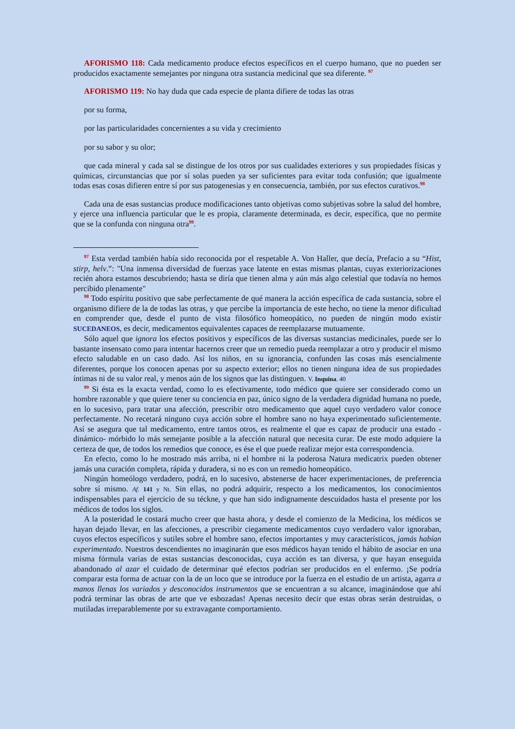AFORISMO 118: Cada medicamento produce efectos específicos en el cuerpo humano, que no pueden ser producidos exactamente semejantes por ninguna otra sustancia medicinal que sea diferente. <sup>97</sup>
AFORISMO 119: No hay duda que cada especie de planta difiere de todas las otras
por su forma,
por las particularidades concernientes a su vida y crecimiento
por su sabor y su olor;
que cada mineral y cada sal se distingue de los otros por sus cualidades exteriores y sus propiedades físicas y químicas, circunstancias que por sí solas pueden ya ser suficientes para evitar toda confusión; que igualmente todas esas cosas difieren entre sí por sus patogenesias y en consecuencia, también, por sus efectos curativos.<sup>98</sup>
Cada una de esas sustancias produce modificaciones tanto objetivas como subjetivas sobre la salud del hombre, y ejerce una influencia particular que le es propia, claramente determinada, es decir, específica, que no permite que se la confunda con ninguna otra<sup>99</sup>.
<sup>97</sup> Esta verdad también había sido reconocida por el respetable A. Von Haller, que decía, Prefacio a su “Hist, stirp, helv.”: "Una inmensa diversidad de fuerzas yace latente en estas mismas plantas, cuyas exteriorizaciones recién ahora estamos descubriendo; hasta se diría que tienen alma y aún más algo celestial que todavía no hemos percibido plenamente"
<sup>98</sup> Todo espíritu positivo que sabe perfectamente de qué manera la acción específica de cada sustancia, sobre el organismo difiere de la de todas las otras, y que percibe la importancia de este hecho, no tiene la menor dificultad en comprender que, desde el punto de vista filosófico homeopático, no pueden de ningún modo existir SUCEDANEOS, es decir, medicamentos equivalentes capaces de reemplazarse mutuamente.
Sólo aquel que ignora los efectos positivos y específicos de las diversas sustancias medicinales, puede ser lo bastante insensato como para intentar hacernos creer que un remedio pueda reemplazar a otro y producir el mismo efecto saludable en un caso dado. Así los niños, en su ignorancia, confunden las cosas más esencialmente diferentes, porque los conocen apenas por su aspecto exterior; ellos no tienen ninguna idea de sus propiedades íntimas ni de su valor real, y menos aún de los signos que las distinguen. V. Inquina. 40
<sup>99</sup> Si ésta es la exacta verdad, como lo es efectivamente, todo médico que quiere ser considerado como un hombre razonable y que quiere tener su conciencia en paz, único signo de la verdadera dignidad humana no puede, en lo sucesivo, para tratar una afección, prescribir otro medicamento que aquel cuyo verdadero valor conoce perfectamente. No recetará ninguno cuya acción sobre el hombre sano no haya experimentado suficientemente. Así se asegura que tal medicamento, entre tantos otros, es realmente el que es capaz de producir una estado -dinámico- mórbido lo más semejante posible a la afección natural que necesita curar. De este modo adquiere la certeza de que, de todos los remedios que conoce, es ése el que puede realizar mejor esta correspondencia.
En efecto, como lo he mostrado más arriba, ni el hombre ni la poderosa Natura medicatrix pueden obtener jamás una curación completa, rápida y duradera, si no es con un remedio homeopático.
Ningún homeólogo verdadero, podrá, en lo sucesivo, abstenerse de hacer experimentaciones, de preferencia sobre sí mismo. Af. 141 y Nt. Sin ellas, no podrá adquirir, respecto a los medicamentos, los conocimientos indispensables para el ejercicio de su téckne, y que han sido indignamente descuidados hasta el presente por los médicos de todos los siglos.
A la posteridad le costará mucho creer que hasta ahora, y desde el comienzo de la Medicina, los médicos se hayan dejado llevar, en las afecciones, a prescribir ciegamente medicamentos cuyo verdadero valor ignoraban, cuyos efectos específicos y sutiles sobre el hombre sano, efectos importantes y muy característicos, jamás habían experimentado. Nuestros descendientes no imaginarán que esos médicos hayan tenido el hábito de asociar en una misma fórmula varias de estas sustancias desconocidas, cuya acción es tan diversa, y que hayan enseguida abandonado al azar el cuidado de determinar qué efectos podrían ser producidos en el enfermo. ¡Se podría comparar esta forma de actuar con la de un loco que se introduce por la fuerza en el estudio de un artista, agarra a manos llenas los variados y desconocidos instrumentos que se encuentran a su alcance, imaginándose que ahí podrá terminar las obras de arte que ve esbozadas! Apenas necesito decir que estas obras serán destruidas, o mutiladas irreparablemente por su extravagante comportamiento.